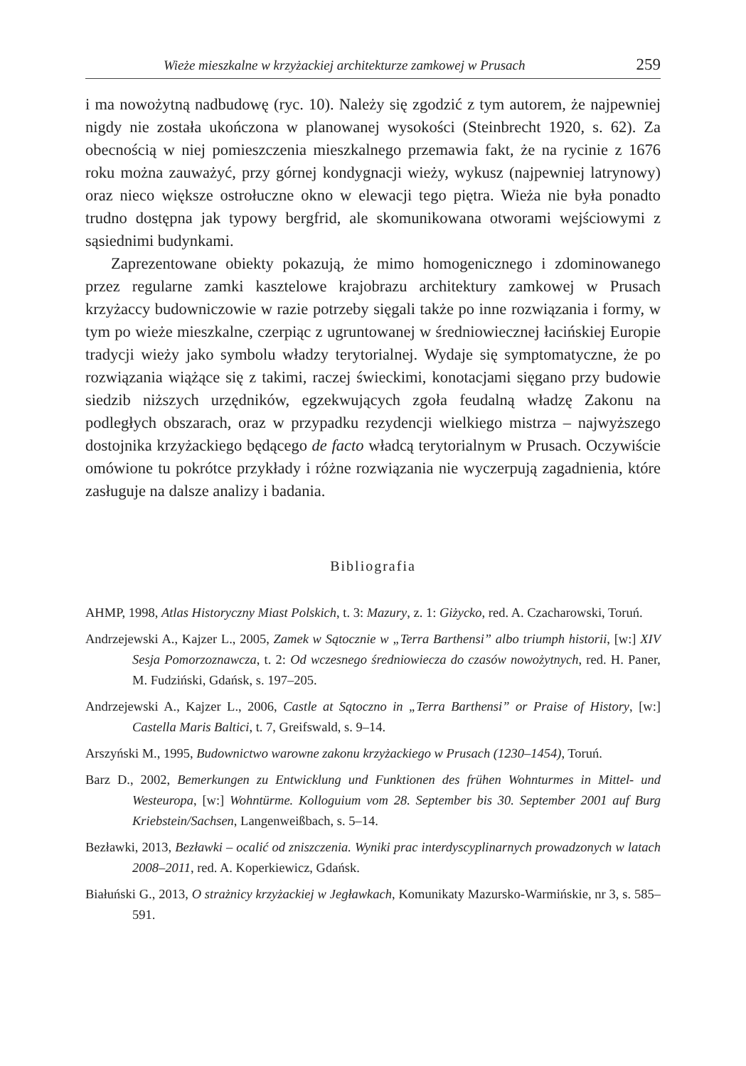Wieże mieszkalne w krzyżackiej architekturze zamkowej w Prusach 259
i ma nowożytną nadbudowę (ryc. 10). Należy się zgodzić z tym autorem, że najpewniej nigdy nie została ukończona w planowanej wysokości (Steinbrecht 1920, s. 62). Za obecnością w niej pomieszczenia mieszkalnego przemawia fakt, że na rycinie z 1676 roku można zauważyć, przy górnej kondygnacji wieży, wykusz (najpewniej latrynowy) oraz nieco większe ostrołuczne okno w elewacji tego piętra. Wieża nie była ponadto trudno dostępna jak typowy bergfrid, ale skomunikowana otworami wejściowymi z sąsiednimi budynkami.
Zaprezentowane obiekty pokazują, że mimo homogenicznego i zdominowanego przez regularne zamki kasztelowe krajobrazu architektury zamkowej w Prusach krzyżaccy budowniczowie w razie potrzeby sięgali także po inne rozwiązania i formy, w tym po wieże mieszkalne, czerpiąc z ugruntowanej w średniowiecznej łacińskiej Europie tradycji wieży jako symbolu władzy terytorialnej. Wydaje się symptomatyczne, że po rozwiązania wiążące się z takimi, raczej świeckimi, konotacjami sięgano przy budowie siedzib niższych urzędników, egzekwujących zgoła feudalną władzę Zakonu na podległych obszarach, oraz w przypadku rezydencji wielkiego mistrza – najwyższego dostojnika krzyżackiego będącego de facto władcą terytorialnym w Prusach. Oczywiście omówione tu pokrótce przykłady i różne rozwiązania nie wyczerpują zagadnienia, które zasługuje na dalsze analizy i badania.
Bibliografia
AHMP, 1998, Atlas Historyczny Miast Polskich, t. 3: Mazury, z. 1: Giżycko, red. A. Czacharowski, Toruń.
Andrzejewski A., Kajzer L., 2005, Zamek w Sątocznie w „Terra Barthensi” albo triumph historii, [w:] XIV Sesja Pomorzoznawcza, t. 2: Od wczesnego średniowiecza do czasów nowożytnych, red. H. Paner, M. Fudziński, Gdańsk, s. 197–205.
Andrzejewski A., Kajzer L., 2006, Castle at Sątoczno in „Terra Barthensi” or Praise of History, [w:] Castella Maris Baltici, t. 7, Greifswald, s. 9–14.
Arszyński M., 1995, Budownictwo warowne zakonu krzyżackiego w Prusach (1230–1454), Toruń.
Barz D., 2002, Bemerkungen zu Entwicklung und Funktionen des frühen Wohnturmes in Mittel- und Westeuropa, [w:] Wohntürme. Kolloguium vom 28. September bis 30. September 2001 auf Burg Kriebstein/Sachsen, Langenweißbach, s. 5–14.
Bezławki, 2013, Bezławki – ocalić od zniszczenia. Wyniki prac interdyscyplinarnych prowadzonych w latach 2008–2011, red. A. Koperkiewicz, Gdańsk.
Białuński G., 2013, O strażnicy krzyżackiej w Jegławkach, Komunikaty Mazursko-Warmińskie, nr 3, s. 585–591.